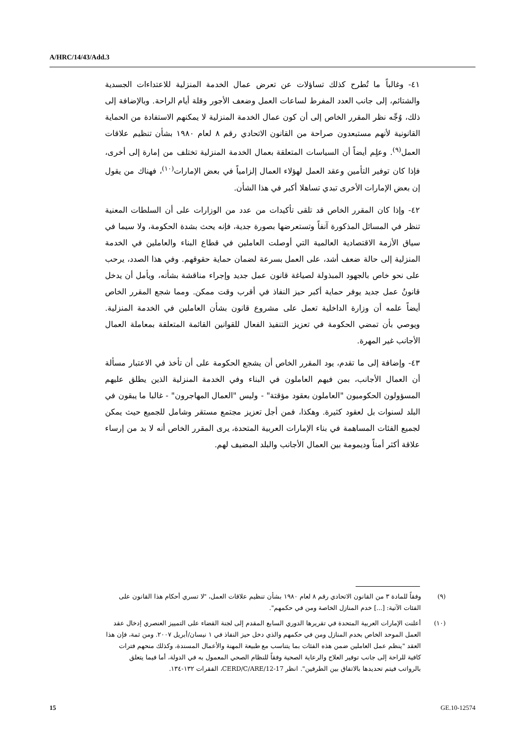A/HRC/14/43/Add.3
٤١- وغالباً ما تُطرح كذلك تساؤلات عن تعرض عمال الخدمة المنزلية للاعتداءات الجسدية والشتائم، إلى جانب العدد المفرط لساعات العمل وضعف الأجور وقلة أيام الراحة. وبالإضافة إلى ذلك، وُجِّه نظر المقرر الخاص إلى أن كون عمال الخدمة المنزلية لا يمكنهم الاستفادة من الحماية القانونية لأنهم مستبعدون صراحة من القانون الاتحادي رقم ٨ لعام ١٩٨٠ بشأن تنظيم علاقات العمل<sup>(٩)</sup>. وعلِم أيضاً أن السياسات المتعلقة بعمال الخدمة المنزلية تختلف من إمارة إلى أخرى، فإذا كان توفير التأمين وعقد العمل لهؤلاء العمال إلزامياً في بعض الإمارات<sup>(١٠)</sup>، فهناك من يقول إن بعض الإمارات الأخرى تبدي تساهلا أكبر في هذا الشأن.
٤٢- وإذا كان المقرر الخاص قد تلقى تأكيدات من عدد من الوزارات على أن السلطات المعنية تنظر في المسائل المذكورة آنفاً وتستعرضها بصورة جدية، فإنه يحث بشدة الحكومة، ولا سيما في سياق الأزمة الاقتصادية العالمية التي أوصلت العاملين في قطاع البناء والعاملين في الخدمة المنزلية إلى حالة ضعف أشد، على العمل بسرعة لضمان حماية حقوقهم. وفي هذا الصدد، يرحب على نحو خاص بالجهود المبذولة لصياغة قانون عمل جديد وإجراء مناقشة بشأنه، ويأمل أن يدخل قانونُ عمل جديد يوفر حماية أكبر حيز النفاذ في أقرب وقت ممكن. ومما شجع المقرر الخاص أيضاً علمه أن وزارة الداخلية تعمل على مشروع قانون بشأن العاملين في الخدمة المنزلية. ويوصي بأن تمضي الحكومة في تعزيز التنفيذ الفعال للقوانين القائمة المتعلقة بمعاملة العمال الأجانب غير المهرة.
٤٣- وإضافة إلى ما تقدم، يود المقرر الخاص أن يشجع الحكومة على أن تأخذ في الاعتبار مسألة أن العمال الأجانب، بمن فيهم العاملون في البناء وفي الخدمة المنزلية الذين يطلق عليهم المسؤولون الحكوميون "العاملون بعقود مؤقتة" - وليس "العمال المهاجرون" - غالبا ما يبقون في البلد لسنوات بل لعقود كثيرة. وهكذا، فمن أجل تعزيز مجتمع مستقر وشامل للجميع حيث يمكن لجميع الفئات المساهمة في بناء الإمارات العربية المتحدة، يرى المقرر الخاص أنه لا بد من إرساء علاقة أكثر أمناً وديمومة بين العمال الأجانب والبلد المضيف لهم.
(٩) وفقاً للمادة ٣ من القانون الاتحادي رقم ٨ لعام ١٩٨٠ بشأن تنظيم علاقات العمل، "لا تسري أحكام هذا القانون على الفئات الآتية: [...] خدم المنازل الخاصة ومن في حكمهم".
(١٠) أعلنت الإمارات العربية المتحدة في تقريرها الدوري السابع المقدم إلى لجنة القضاء على التمييز العنصري إدخال عقد العمل الموحد الخاص بخدم المنازل ومن في حكمهم والذي دخل حيز النفاذ في ١ نيسان/أبريل ٢٠٠٧. ومن ثمة، فإن هذا العقد "ينظم عمل العاملين ضمن هذه الفئات بما يتناسب مع طبيعة المهنة والأعمال المسندة، وكذلك منحهم فترات كافية للراحة إلى جانب توفير العلاج والرعاية الصحية وفقاً للنظام الصحي المعمول به في الدولة، أما فيما يتعلق بالرواتب فيتم تحديدها بالاتفاق بين الطرفين". انظر CERD/C/ARE/12-17، الفقرات ١٣٢-١٣٤.
15 GE.10-12574